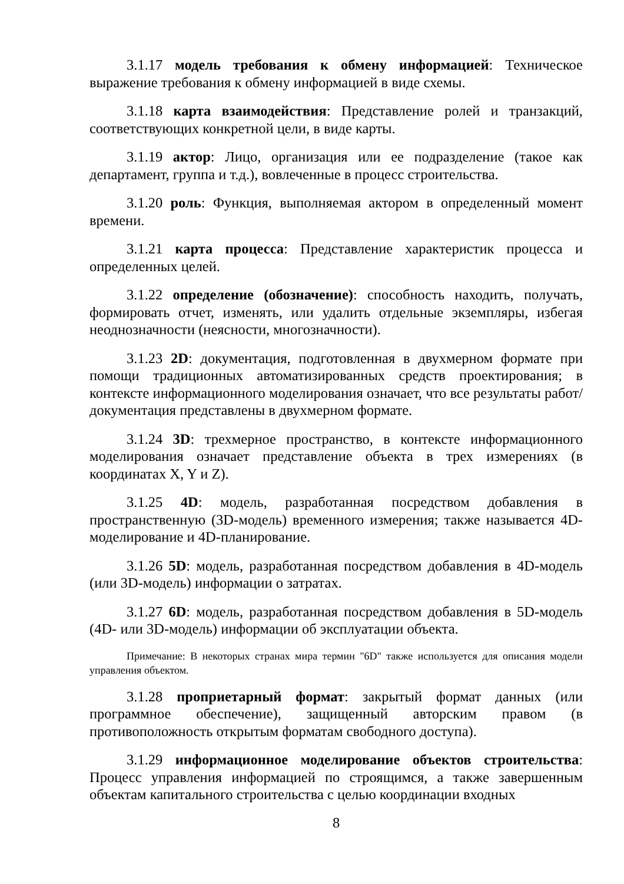3.1.17 модель требования к обмену информацией: Техническое выражение требования к обмену информацией в виде схемы.
3.1.18 карта взаимодействия: Представление ролей и транзакций, соответствующих конкретной цели, в виде карты.
3.1.19 актор: Лицо, организация или ее подразделение (такое как департамент, группа и т.д.), вовлеченные в процесс строительства.
3.1.20 роль: Функция, выполняемая актором в определенный момент времени.
3.1.21 карта процесса: Представление характеристик процесса и определенных целей.
3.1.22 определение (обозначение): способность находить, получать, формировать отчет, изменять, или удалить отдельные экземпляры, избегая неоднозначности (неясности, многозначности).
3.1.23 2D: документация, подготовленная в двухмерном формате при помощи традиционных автоматизированных средств проектирования; в контексте информационного моделирования означает, что все результаты работ/документация представлены в двухмерном формате.
3.1.24 3D: трехмерное пространство, в контексте информационного моделирования означает представление объекта в трех измерениях (в координатах X, Y и Z).
3.1.25 4D: модель, разработанная посредством добавления в пространственную (3D-модель) временного измерения; также называется 4D-моделирование и 4D-планирование.
3.1.26 5D: модель, разработанная посредством добавления в 4D-модель (или 3D-модель) информации о затратах.
3.1.27 6D: модель, разработанная посредством добавления в 5D-модель (4D- или 3D-модель) информации об эксплуатации объекта.
Примечание: В некоторых странах мира термин "6D" также используется для описания модели управления объектом.
3.1.28 проприетарный формат: закрытый формат данных (или программное обеспечение), защищенный авторским правом (в противоположность открытым форматам свободного доступа).
3.1.29 информационное моделирование объектов строительства: Процесс управления информацией по строящимся, а также завершенным объектам капитального строительства с целью координации входных
8